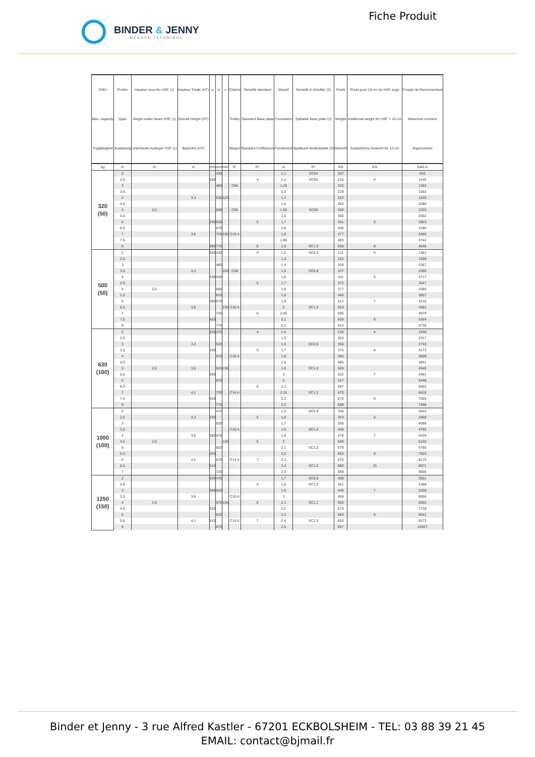BINDER & JENNY
- NÉGOCE TECHNIQUE -
Fiche Produit
| CMU | Portée | Hauteur sous fer HSF (1) | Hauteur Totale (HT) | a | b | c | Chariot | Semelle standard | Massif | Semelle à cheviller (2) | Poids | Poids pour 10 cm de HSF supp | Couple de Renversement |
| --- | --- | --- | --- | --- | --- | --- | --- | --- | --- | --- | --- | --- | --- |
| Max. capacity | Span | Height under beam HSF (1) | Overall Height (HT) | | | | Trolley | Standard Base plate | Foundation | Splitable base plate (2) | Weight | Additional weight for HSF + 10 cm | Maximum moment |
| Tragfähigkeit | Ausladung | Unterkante Ausleger HSF (1) | Bauhöhe (HT) | | | | Wagen | Standard Fußflansch | Fundament | Spaltbare Bodenplatte (2) | Gewicht | Zusätzliches Gewicht für 10 cm | Kippmoment |
| kg | m | m | m | mm | mm | mm | N° | N° | m | N° | KG | KG | DaN.m |
| 320 (50) | 2 | | | | 430 | | | | 1,1 | SC04 | 207 | | 930 |
| | 2,5 | | | 250 | | | | 4 | 1,2 | SC06 | 216 | 4 | 1145 |
| | 3 | | | | 480 | | C06 | | 1,25 | | 220 | | 1362 |
| | 3,5 | | | | | | | | 1,3 | | 228 | | 1582 |
| | 4 | | 3,3 | | 530 | 126 | | | 1,4 | | 333 | | 1839 |
| | 4,5 | | | | | | | | 1,5 | | 352 | | 2090 |
| | 5 | 2,5 | | | 580 | | C08 | | 1,55 | SC08 | 356 | | 2325 |
| | 5,5 | | | | | | | | 1,6 | | 366 | | 2562 |
| | 6 | | | 330 | 630 | | | 5 | 1,7 | | 391 | 6 | 2803 |
| | 6,5 | | | | 670 | | | | 1,8 | | 446 | | 3195 |
| | 7 | | 3,6 | | 720 | 136 | C10 A | | 1,8 | | 477 | | 3466 |
| | 7,5 | | | | | | | | 1,85 | | 483 | | 3742 |
| | 8 | | | 380 | 770 | | | 6 | 1,9 | SC1.0 | 555 | 8 | 4048 |
| 500 (50) | 2 | | | 250 | 430 | | | 4 | 1,2 | SC0.6 | 211 | 4 | 1381 |
| | 2,5 | | | | | | | | 1,3 | | 222 | | 1698 |
| | 3 | | | | 480 | | | | 1,4 | | 328 | | 2067 |
| | 3,5 | | 3,3 | | | 126 | C08 | | 1,5 | SC0.8 | 337 | | 2390 |
| | 4 | | | 330 | 530 | | | | 1,6 | | 341 | 6 | 2717 |
| | 4,5 | | | | | | | 5 | 1,7 | | 372 | | 3047 |
| | 5 | 2,5 | | | 580 | | | | 1,8 | | 377 | | 3380 |
| | 5,5 | | | | 620 | | | | 1,8 | | 460 | | 3857 |
| | 6 | | | 380 | 670 | | | | 1,9 | | 512 | 7 | 4216 |
| | 6,5 | | 3,6 | | | 136 | C10 A | | 2 | SC1.0 | 553 | | 4581 |
| | 7 | | | | 720 | | | 6 | 2,05 | | 595 | | 4979 |
| | 7,5 | | | 420 | | | | | 2,1 | | 600 | 8 | 5354 |
| | 8 | | | | 770 | | | | 2,2 | | 615 | | 5735 |
| 630 (100) | 2 | | | 250 | 470 | | | 4 | 1,4 | | 236 | 4 | 1830 |
| | 2,5 | | | | | | | | 1,5 | | 353 | | 2317 |
| | 3 | | 3,3 | | 520 | | | | 1,6 | SC0.8 | 358 | | 2743 |
| | 3,5 | | | 330 | | | | 5 | 1,7 | | 375 | 6 | 3173 |
| | 4 | | | | 570 | | C10 A | | 1,8 | | 380 | | 3609 |
| | 4,5 | | | | | | | | 1,8 | | 485 | | 4051 |
| | 5 | 2,5 | 3,6 | | 620 | 136 | | | 1,9 | SC1.0 | 505 | | 4540 |
| | 5,5 | | | 380 | | | | | 2 | | 522 | 7 | 4991 |
| | 6 | | | | 670 | | | | 2 | | 527 | | 5448 |
| | 6,5 | | | | | | | 6 | 2,1 | | 587 | | 6002 |
| | 7 | | 4,1 | | 720 | | C14 A | | 2,15 | SC1.2 | 670 | | 6618 |
| | 7,5 | | | 420 | | | | | 2,2 | | 676 | 8 | 7005 |
| | 8 | | | | 770 | | | | 2,3 | | 688 | | 7498 |
| 1000 (100) | 2 | | | | 470 | | | | 1,5 | SC0.8 | 336 | | 2844 |
| | 2,5 | | 3,3 | 330 | | | | 5 | 1,6 | | 353 | 6 | 3468 |
| | 3 | | | | 520 | | | | 1,7 | | 358 | | 4098 |
| | 3,5 | | | | | | C10 A | | 1,9 | SC1.0 | 458 | | 4795 |
| | 4 | | 3,6 | 380 | 570 | | | | 1,9 | | 478 | 7 | 5434 |
| | 4,5 | 2,5 | | | | 136 | | 6 | 2 | | 500 | | 6125 |
| | 5 | | | | 620 | | | | 2,1 | SC1.2 | 579 | | 6780 |
| | 5,5 | | | 420 | | | | | 2,2 | | 663 | 8 | 7503 |
| | 6 | | 4,1 | | 670 | | C14 A | 7 | 2,3 | | 670 | | 8175 |
| | 6,5 | | | 510 | | | | | 2,4 | SC1.5 | 880 | 15 | 8971 |
| | 7 | | | | 720 | | | | 2,5 | | 888 | | 9656 |
| 1250 (150) | 2 | | | 330 | 470 | | | | 1,7 | SC0.8 | 409 | | 3601 |
| | 2,5 | | | | | | | 5 | 1,8 | SC1.0 | 421 | | 4388 |
| | 3 | | | 380 | 520 | | | | 1,9 | | 446 | 7 | 5258 |
| | 3,5 | | 3,6 | | | | C10 A | | 2 | | 458 | | 6056 |
| | 4 | 2,5 | | | 570 | 136 | | 6 | 2,1 | SC1.2 | 555 | | 6920 |
| | 4,5 | | | 420 | | | | | 2,2 | | 573 | | 7728 |
| | 5 | | | | 620 | | | | 2,3 | | 583 | 8 | 8541 |
| | 5,5 | | 4,1 | 510 | | | C14 A | 7 | 2,4 | SC1.5 | 850 | | 9572 |
| | 6 | | | | 670 | | | | 2,5 | | 857 | | 10407 |
Binder et Jenny - 3 rue Alfred Kastler - 67201 ECKBOLSHEIM - TEL: 03 88 39 21 45
EMAIL: contact@bjmail.fr